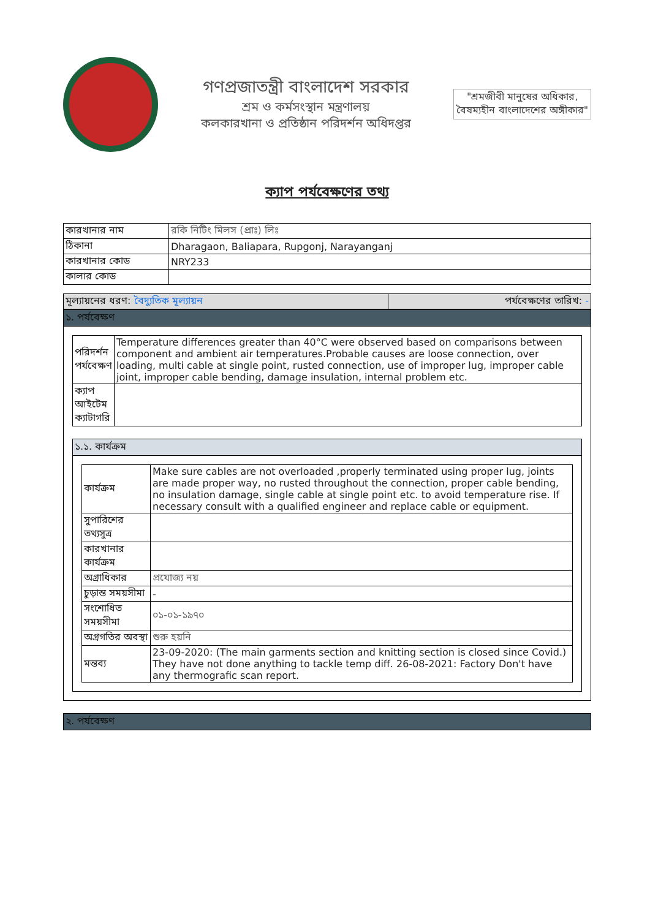গণপ্রজাতন্ত্রী বাংলাদেশ সরকার
শ্রম ও কর্মসংস্থান মন্ত্রণালয়
কলকারখানা ও প্রতিষ্ঠান পরিদর্শন অধিদপ্তর
"শ্রমজীবী মানুষের অধিকার,
বৈষম্যহীন বাংলাদেশের অঙ্গীকার"
ক্যাপ পর্যবেক্ষণের তথ্য
| কারখানার নাম | রকি নিটিং মিলস (প্রাঃ) লিঃ |
| ঠিকানা | Dharagaon, Baliapara, Rupgonj, Narayanganj |
| কারখানার কোড | NRY233 |
| কালার কোড | |
| মূল্যায়নের ধরণ: বৈদ্যুতিক মূল্যায়ন | পর্যবেক্ষণের তারিখ: - |
১. পর্যবেক্ষণ
| পরিদর্শন পর্যবেক্ষণ | Temperature differences greater than 40°C were observed based on comparisons between component and ambient air temperatures.Probable causes are loose connection, over loading, multi cable at single point, rusted connection, use of improper lug, improper cable joint, improper cable bending, damage insulation, internal problem etc. |
| ক্যাপ আইটেম ক্যাটাগরি | |
১.১. কার্যক্রম
| কার্যক্রম | Make sure cables are not overloaded ,properly terminated using proper lug, joints are made proper way, no rusted throughout the connection, proper cable bending, no insulation damage, single cable at single point etc. to avoid temperature rise. If necessary consult with a qualified engineer and replace cable or equipment. |
| সুপারিশের তথ্যসুত্র | |
| কারখানার কার্যক্রম | |
| অগ্রাধিকার | প্রযোজ্য নয় |
| চুড়ান্ত সময়সীমা | - |
| সংশোধিত সময়সীমা | ০১-০১-১৯৭০ |
| অগ্রগতির অবস্থা | শুরু হয়নি |
| মন্তব্য | 23-09-2020: (The main garments section and knitting section is closed since Covid.) They have not done anything to tackle temp diff. 26-08-2021: Factory Don't have any thermografic scan report. |
২. পর্যবেক্ষণ